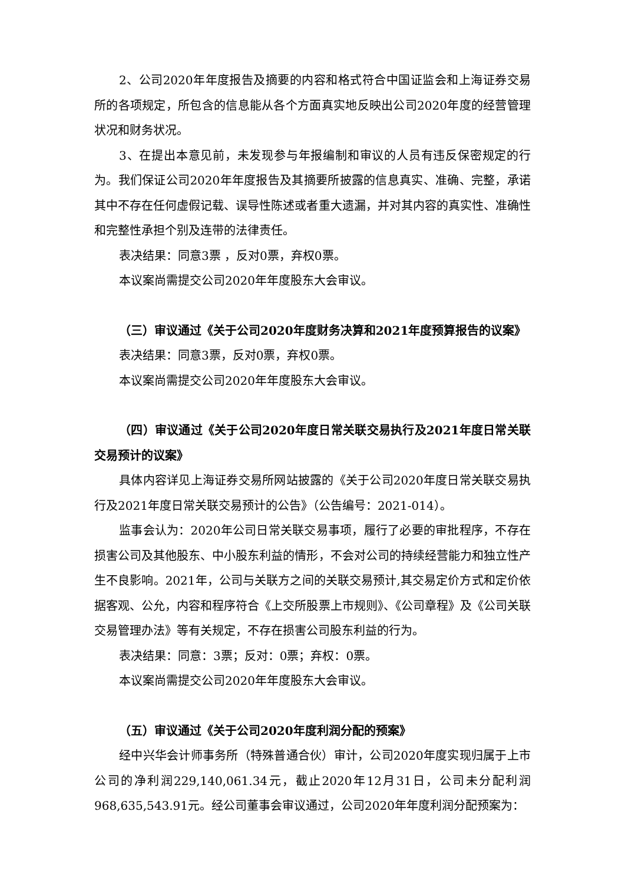2、公司2020年年度报告及摘要的内容和格式符合中国证监会和上海证券交易所的各项规定，所包含的信息能从各个方面真实地反映出公司2020年度的经营管理状况和财务状况。
3、在提出本意见前，未发现参与年报编制和审议的人员有违反保密规定的行为。我们保证公司2020年年度报告及其摘要所披露的信息真实、准确、完整，承诺其中不存在任何虚假记载、误导性陈述或者重大遗漏，并对其内容的真实性、准确性和完整性承担个别及连带的法律责任。
表决结果：同意3票 ，反对0票，弃权0票。
本议案尚需提交公司2020年年度股东大会审议。
（三）审议通过《关于公司2020年度财务决算和2021年度预算报告的议案》
表决结果：同意3票，反对0票，弃权0票。
本议案尚需提交公司2020年年度股东大会审议。
（四）审议通过《关于公司2020年度日常关联交易执行及2021年度日常关联交易预计的议案》
具体内容详见上海证券交易所网站披露的《关于公司2020年度日常关联交易执行及2021年度日常关联交易预计的公告》（公告编号：2021-014）。
监事会认为：2020年公司日常关联交易事项，履行了必要的审批程序，不存在损害公司及其他股东、中小股东利益的情形，不会对公司的持续经营能力和独立性产生不良影响。2021年，公司与关联方之间的关联交易预计,其交易定价方式和定价依据客观、公允，内容和程序符合《上交所股票上市规则》、《公司章程》及《公司关联交易管理办法》等有关规定，不存在损害公司股东利益的行为。
表决结果：同意：3票；反对：0票；弃权：0票。
本议案尚需提交公司2020年年度股东大会审议。
（五）审议通过《关于公司2020年度利润分配的预案》
经中兴华会计师事务所（特殊普通合伙）审计，公司2020年度实现归属于上市公司的净利润229,140,061.34元，截止2020年12月31日，公司未分配利润968,635,543.91元。经公司董事会审议通过，公司2020年年度利润分配预案为：